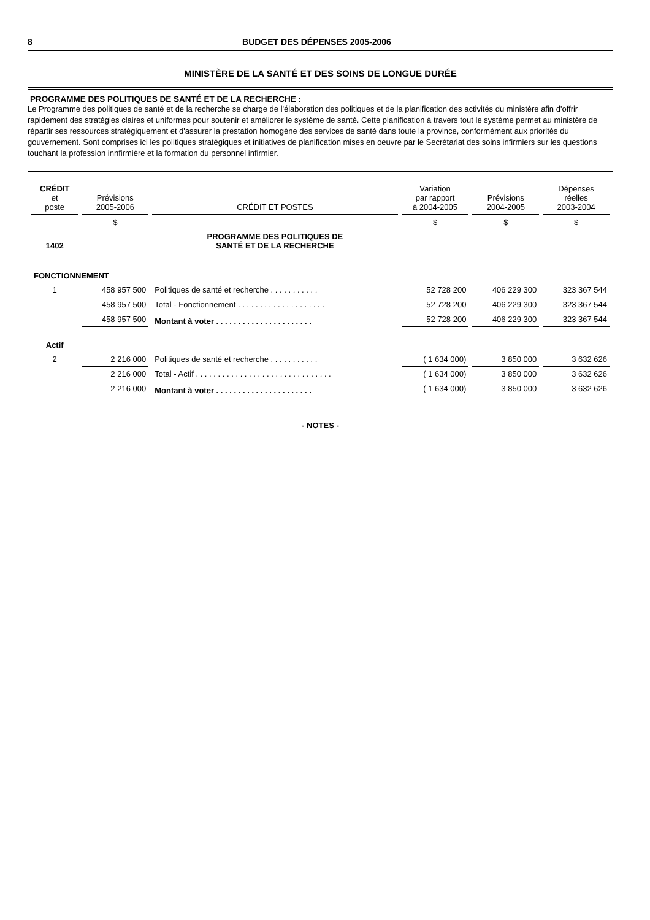8 BUDGET DES DÉPENSES 2005-2006
MINISTÈRE DE LA SANTÉ ET DES SOINS DE LONGUE DURÉE
PROGRAMME DES POLITIQUES DE SANTÉ ET DE LA RECHERCHE :
Le Programme des politiques de santé et de la recherche se charge de l'élaboration des politiques et de la planification des activités du ministère afin d'offrir rapidement des stratégies claires et uniformes pour soutenir et améliorer le système de santé. Cette planification à travers tout le système permet au ministère de répartir ses ressources stratégiquement et d'assurer la prestation homogène des services de santé dans toute la province, conformément aux priorités du gouvernement. Sont comprises ici les politiques stratégiques et initiatives de planification mises en oeuvre par le Secrétariat des soins infirmiers sur les questions touchant la profession innfirmière et la formation du personnel infirmier.
| CRÉDIT et poste | Prévisions 2005-2006 | CRÉDIT ET POSTES | Variation par rapport à 2004-2005 | Prévisions 2004-2005 | Dépenses réelles 2003-2004 |
| --- | --- | --- | --- | --- | --- |
| | $ | | $ | $ | $ |
| 1402 | | PROGRAMME DES POLITIQUES DE SANTÉ ET DE LA RECHERCHE | | | |
| FONCTIONNEMENT | | | | | |
| 1 | 458 957 500 | Politiques de santé et recherche . . . . . . . . . . . | 52 728 200 | 406 229 300 | 323 367 544 |
| | 458 957 500 | Total - Fonctionnement . . . . . . . . . . . . . . . . . . . . | 52 728 200 | 406 229 300 | 323 367 544 |
| | 458 957 500 | Montant à voter . . . . . . . . . . . . . . . . . . . . . . | 52 728 200 | 406 229 300 | 323 367 544 |
| Actif | | | | | |
| 2 | 2 216 000 | Politiques de santé et recherche . . . . . . . . . . . | ( 1 634 000) | 3 850 000 | 3 632 626 |
| | 2 216 000 | Total - Actif . . . . . . . . . . . . . . . . . . . . . . . . . . . . . . . | ( 1 634 000) | 3 850 000 | 3 632 626 |
| | 2 216 000 | Montant à voter . . . . . . . . . . . . . . . . . . . . . . | ( 1 634 000) | 3 850 000 | 3 632 626 |
- NOTES -